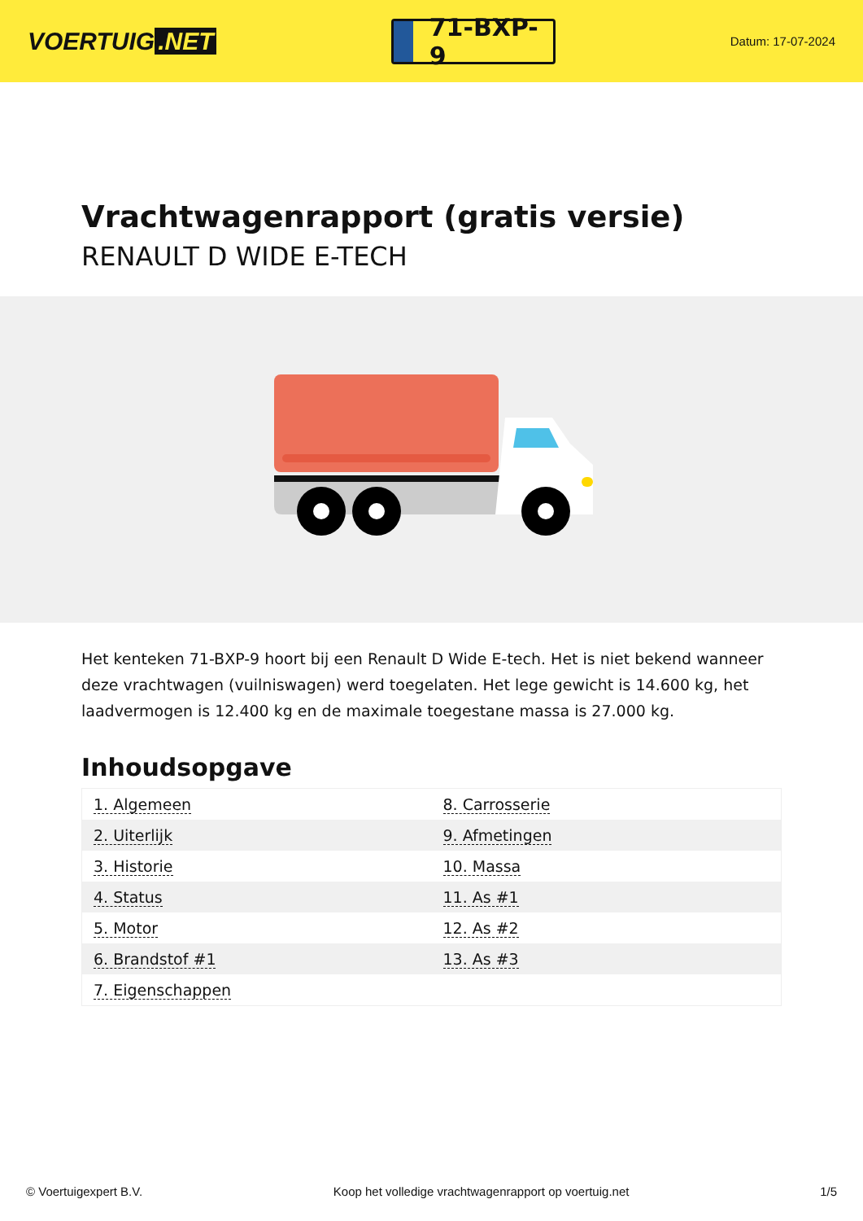VOERTUIG.NET
71-BXP-9
Datum: 17-07-2024
Vrachtwagenrapport (gratis versie)
RENAULT D WIDE E-TECH
Het kenteken 71-BXP-9 hoort bij een Renault D Wide E-tech. Het is niet bekend wanneer deze vrachtwagen (vuilniswagen) werd toegelaten. Het lege gewicht is 14.600 kg, het laadvermogen is 12.400 kg en de maximale toegestane massa is 27.000 kg.
Inhoudsopgave
| 1. Algemeen | 8. Carrosserie |
| 2. Uiterlijk | 9. Afmetingen |
| 3. Historie | 10. Massa |
| 4. Status | 11. As #1 |
| 5. Motor | 12. As #2 |
| 6. Brandstof #1 | 13. As #3 |
| 7. Eigenschappen | |
© Voertuigexpert B.V. Koop het volledige vrachtwagenrapport op voertuig.net 1/5